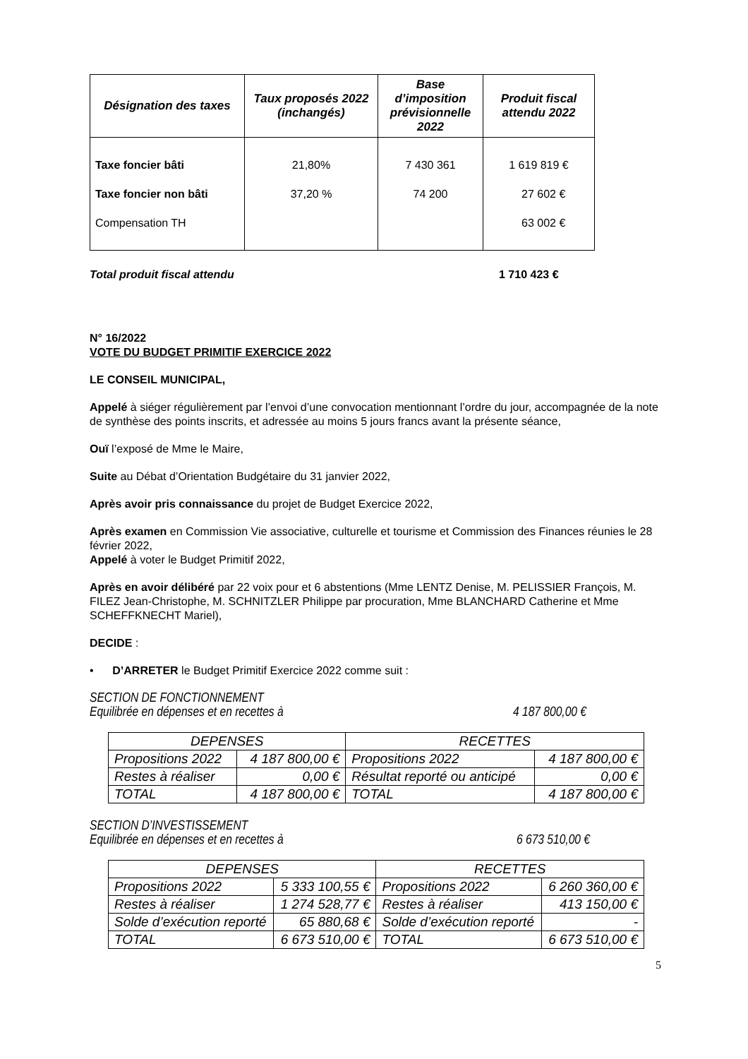| Désignation des taxes | Taux proposés 2022 (inchangés) | Base d’imposition prévisionnelle 2022 | Produit fiscal attendu 2022 |
| --- | --- | --- | --- |
| Taxe foncier bâti | 21,80% | 7 430 361 | 1 619 819 € |
| Taxe foncier non bâti | 37,20 % | 74 200 | 27 602 € |
| Compensation TH | | | 63 002 € |
Total produit fiscal attendu 1 710 423 €
N° 16/2022
VOTE DU BUDGET PRIMITIF EXERCICE 2022
LE CONSEIL MUNICIPAL,
Appelé à siéger régulièrement par l’envoi d’une convocation mentionnant l’ordre du jour, accompagnée de la note de synthèse des points inscrits, et adressée au moins 5 jours francs avant la présente séance,
Ouï l’exposé de Mme le Maire,
Suite au Débat d’Orientation Budgétaire du 31 janvier 2022,
Après avoir pris connaissance du projet de Budget Exercice 2022,
Après examen en Commission Vie associative, culturelle et tourisme et Commission des Finances réunies le 28 février 2022,
Appelé à voter le Budget Primitif 2022,
Après en avoir délibéré par 22 voix pour et 6 abstentions (Mme LENTZ Denise, M. PELISSIER François, M. FILEZ Jean-Christophe, M. SCHNITZLER Philippe par procuration, Mme BLANCHARD Catherine et Mme SCHEFFKNECHT Mariel),
DECIDE :
• D’ARRETER le Budget Primitif Exercice 2022 comme suit :
SECTION DE FONCTIONNEMENT
Equilibrée en dépenses et en recettes à 4 187 800,00 €
| DEPENSES | | RECETTES | |
| Propositions 2022 | 4 187 800,00 € | Propositions 2022 | 4 187 800,00 € |
| Restes à réaliser | 0,00 € | Résultat reporté ou anticipé | 0,00 € |
| TOTAL | 4 187 800,00 € | TOTAL | 4 187 800,00 € |
SECTION D’INVESTISSEMENT
Equilibrée en dépenses et en recettes à 6 673 510,00 €
| DEPENSES | | RECETTES | |
| Propositions 2022 | 5 333 100,55 € | Propositions 2022 | 6 260 360,00 € |
| Restes à réaliser | 1 274 528,77 € | Restes à réaliser | 413 150,00 € |
| Solde d’exécution reporté | 65 880,68 € | Solde d’exécution reporté | - |
| TOTAL | 6 673 510,00 € | TOTAL | 6 673 510,00 € |
5